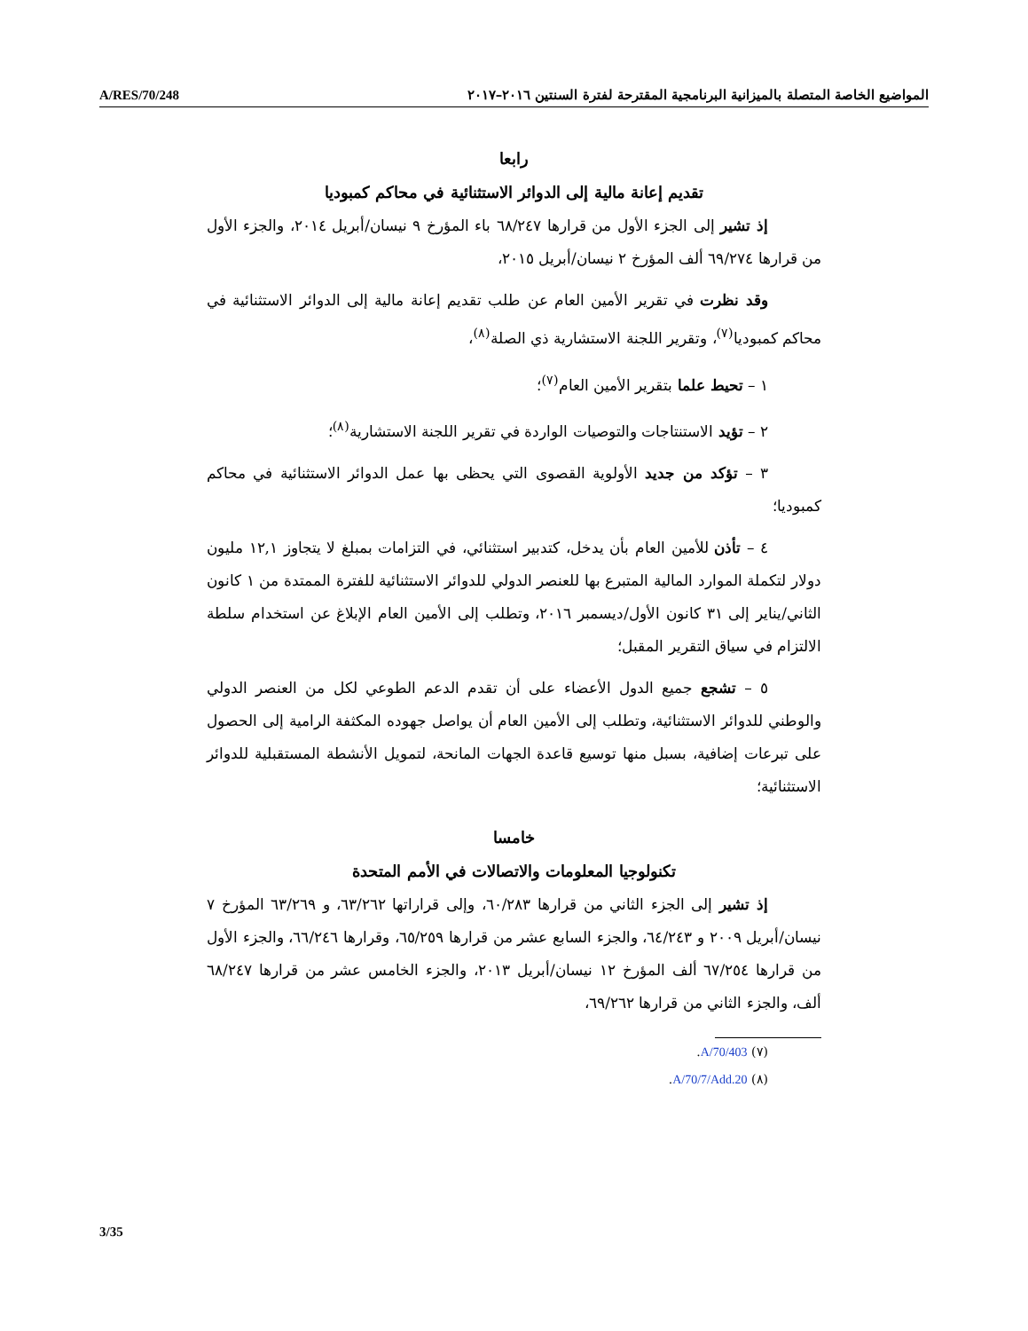A/RES/70/248
المواضيع الخاصة المتصلة بالميزانية البرنامجية المقترحة لفترة السنتين ٢٠١٦–٢٠١٧
رابعا
تقديم إعانة مالية إلى الدوائر الاستثنائية في محاكم كمبوديا
إذ تشير إلى الجزء الأول من قرارها ٦٨/٢٤٧ باء المؤرخ ٩ نيسان/أبريل ٢٠١٤، والجزء الأول من قرارها ٦٩/٢٧٤ ألف المؤرخ ٢ نيسان/أبريل ٢٠١٥،
وقد نظرت في تقرير الأمين العام عن طلب تقديم إعانة مالية إلى الدوائر الاستثنائية في محاكم كمبوديا<sup>(٧)</sup>، وتقرير اللجنة الاستشارية ذي الصلة<sup>(٨)</sup>،
١ – تحيط علما بتقرير الأمين العام<sup>(٧)</sup>؛
٢ – تؤيد الاستنتاجات والتوصيات الواردة في تقرير اللجنة الاستشارية<sup>(٨)</sup>؛
٣ – تؤكد من جديد الأولوية القصوى التي يحظى بها عمل الدوائر الاستثنائية في محاكم كمبوديا؛
٤ – تأذن للأمين العام بأن يدخل، كتدبير استثنائي، في التزامات بمبلغ لا يتجاوز ١٢,١ مليون دولار لتكملة الموارد المالية المتبرع بها للعنصر الدولي للدوائر الاستثنائية للفترة الممتدة من ١ كانون الثاني/يناير إلى ٣١ كانون الأول/ديسمبر ٢٠١٦، وتطلب إلى الأمين العام الإبلاغ عن استخدام سلطة الالتزام في سياق التقرير المقبل؛
٥ – تشجع جميع الدول الأعضاء على أن تقدم الدعم الطوعي لكل من العنصر الدولي والوطني للدوائر الاستثنائية، وتطلب إلى الأمين العام أن يواصل جهوده المكثفة الرامية إلى الحصول على تبرعات إضافية، بسبل منها توسيع قاعدة الجهات المانحة، لتمويل الأنشطة المستقبلية للدوائر الاستثنائية؛
خامسا
تكنولوجيا المعلومات والاتصالات في الأمم المتحدة
إذ تشير إلى الجزء الثاني من قرارها ٦٠/٢٨٣، وإلى قراراتها ٦٣/٢٦٢، و ٦٣/٢٦٩ المؤرخ ٧ نيسان/أبريل ٢٠٠٩ و ٦٤/٢٤٣، والجزء السابع عشر من قرارها ٦٥/٢٥٩، وقرارها ٦٦/٢٤٦، والجزء الأول من قرارها ٦٧/٢٥٤ ألف المؤرخ ١٢ نيسان/أبريل ٢٠١٣، والجزء الخامس عشر من قرارها ٦٨/٢٤٧ ألف، والجزء الثاني من قرارها ٦٩/٢٦٢،
(٧) A/70/403.
(٨) A/70/7/Add.20.
3/35